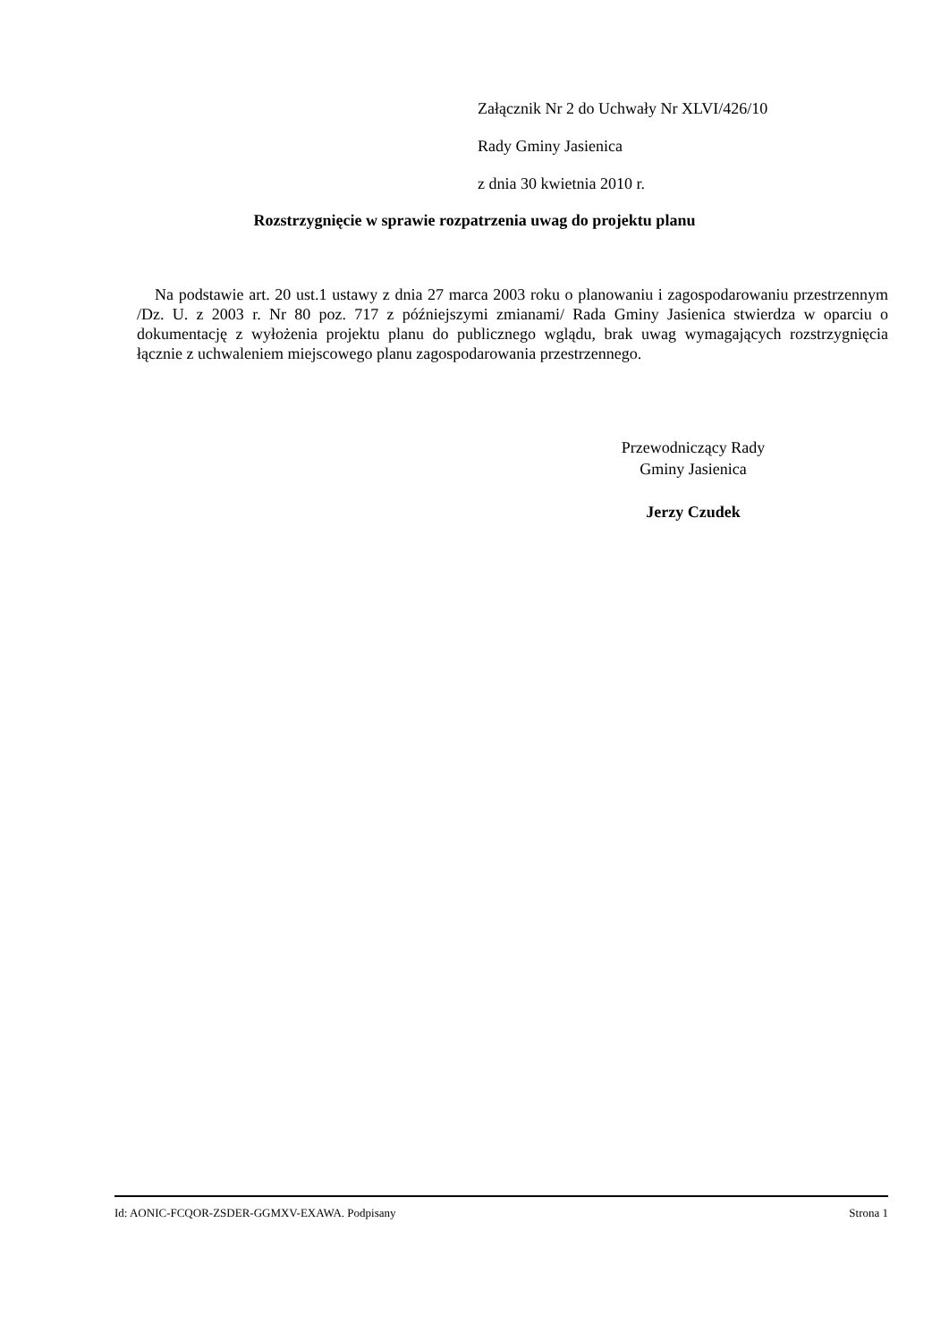Załącznik Nr 2 do Uchwały Nr XLVI/426/10
Rady Gminy Jasienica
z dnia 30 kwietnia 2010 r.
Rozstrzygnięcie w sprawie rozpatrzenia uwag do projektu planu
Na podstawie art. 20 ust.1 ustawy z dnia 27 marca 2003 roku o planowaniu i zagospodarowaniu przestrzennym /Dz. U. z 2003 r. Nr 80 poz. 717 z późniejszymi zmianami/ Rada Gminy Jasienica stwierdza w oparciu o dokumentację z wyłożenia projektu planu do publicznego wglądu, brak uwag wymagających rozstrzygnięcia łącznie z uchwaleniem miejscowego planu zagospodarowania przestrzennego.
Przewodniczący Rady
Gminy Jasienica
Jerzy Czudek
Id: AONIC-FCQOR-ZSDER-GGMXV-EXAWA. Podpisany Strona 1